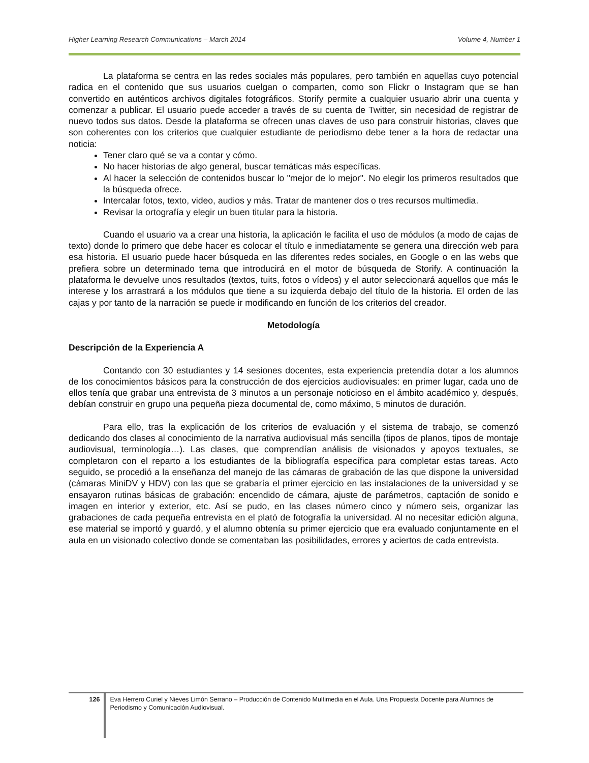Higher Learning Research Communications – March 2014 Volume 4, Number 1
La plataforma se centra en las redes sociales más populares, pero también en aquellas cuyo potencial radica en el contenido que sus usuarios cuelgan o comparten, como son Flickr o Instagram que se han convertido en auténticos archivos digitales fotográficos. Storify permite a cualquier usuario abrir una cuenta y comenzar a publicar. El usuario puede acceder a través de su cuenta de Twitter, sin necesidad de registrar de nuevo todos sus datos. Desde la plataforma se ofrecen unas claves de uso para construir historias, claves que son coherentes con los criterios que cualquier estudiante de periodismo debe tener a la hora de redactar una noticia:
Tener claro qué se va a contar y cómo.
No hacer historias de algo general, buscar temáticas más específicas.
Al hacer la selección de contenidos buscar lo "mejor de lo mejor". No elegir los primeros resultados que la búsqueda ofrece.
Intercalar fotos, texto, video, audios y más. Tratar de mantener dos o tres recursos multimedia.
Revisar la ortografía y elegir un buen titular para la historia.
Cuando el usuario va a crear una historia, la aplicación le facilita el uso de módulos (a modo de cajas de texto) donde lo primero que debe hacer es colocar el título e inmediatamente se genera una dirección web para esa historia. El usuario puede hacer búsqueda en las diferentes redes sociales, en Google o en las webs que prefiera sobre un determinado tema que introducirá en el motor de búsqueda de Storify. A continuación la plataforma le devuelve unos resultados (textos, tuits, fotos o vídeos) y el autor seleccionará aquellos que más le interese y los arrastrará a los módulos que tiene a su izquierda debajo del título de la historia. El orden de las cajas y por tanto de la narración se puede ir modificando en función de los criterios del creador.
Metodología
Descripción de la Experiencia A
Contando con 30 estudiantes y 14 sesiones docentes, esta experiencia pretendía dotar a los alumnos de los conocimientos básicos para la construcción de dos ejercicios audiovisuales: en primer lugar, cada uno de ellos tenía que grabar una entrevista de 3 minutos a un personaje noticioso en el ámbito académico y, después, debían construir en grupo una pequeña pieza documental de, como máximo, 5 minutos de duración.
Para ello, tras la explicación de los criterios de evaluación y el sistema de trabajo, se comenzó dedicando dos clases al conocimiento de la narrativa audiovisual más sencilla (tipos de planos, tipos de montaje audiovisual, terminología…). Las clases, que comprendían análisis de visionados y apoyos textuales, se completaron con el reparto a los estudiantes de la bibliografía específica para completar estas tareas. Acto seguido, se procedió a la enseñanza del manejo de las cámaras de grabación de las que dispone la universidad (cámaras MiniDV y HDV) con las que se grabaría el primer ejercicio en las instalaciones de la universidad y se ensayaron rutinas básicas de grabación: encendido de cámara, ajuste de parámetros, captación de sonido e imagen en interior y exterior, etc. Así se pudo, en las clases número cinco y número seis, organizar las grabaciones de cada pequeña entrevista en el plató de fotografía la universidad. Al no necesitar edición alguna, ese material se importó y guardó, y el alumno obtenía su primer ejercicio que era evaluado conjuntamente en el aula en un visionado colectivo donde se comentaban las posibilidades, errores y aciertos de cada entrevista.
126
Eva Herrero Curiel y Nieves Limón Serrano – Producción de Contenido Multimedia en el Aula. Una Propuesta Docente para Alumnos de Periodismo y Comunicación Audiovisual.